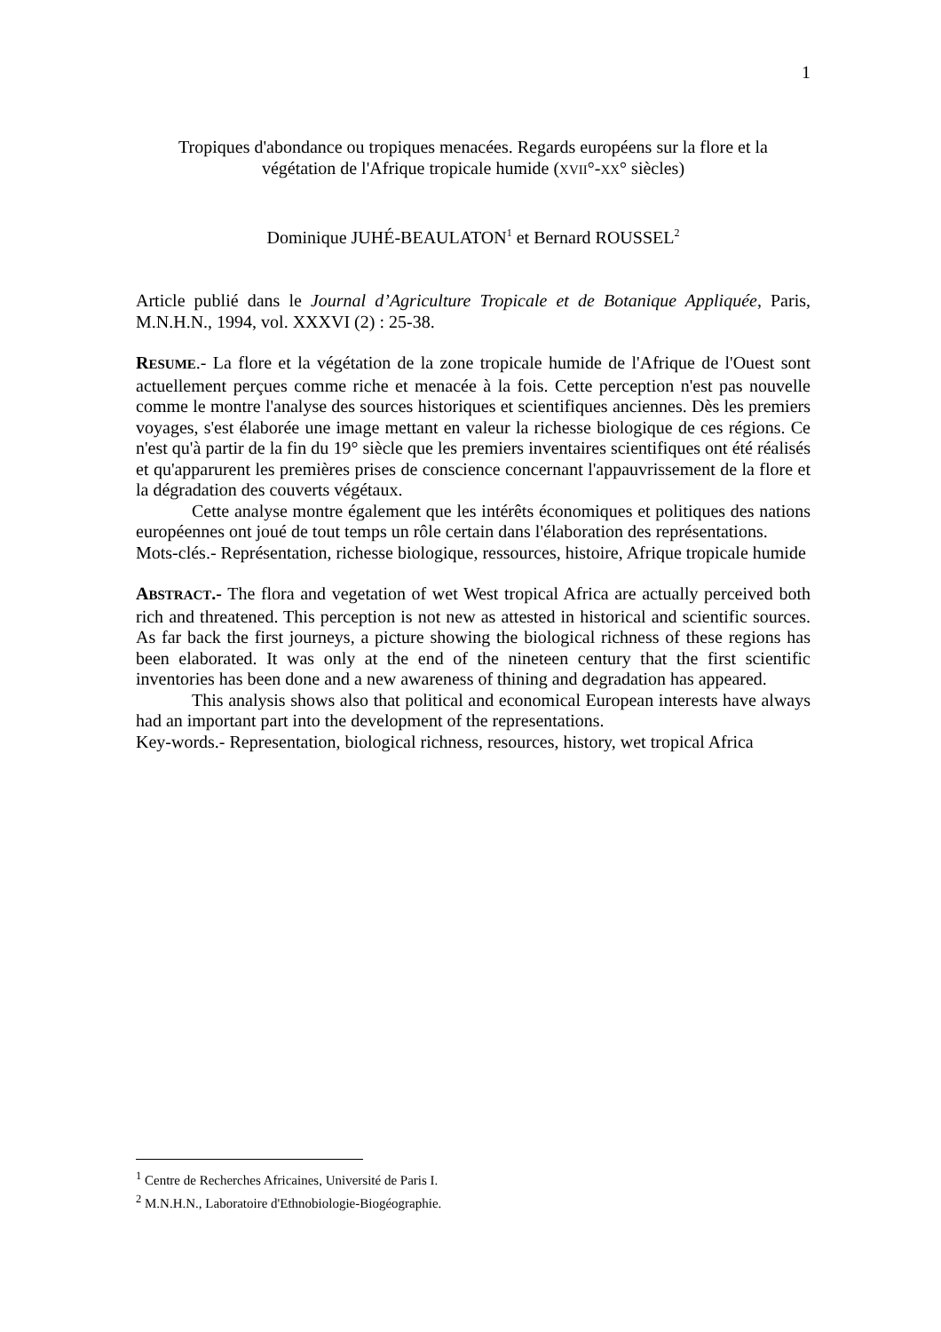1
Tropiques d'abondance ou tropiques menacées. Regards européens sur la flore et la
végétation de l'Afrique tropicale humide (XVII°-XX° siècles)
Dominique JUHÉ-BEAULATON<sup>1</sup> et Bernard ROUSSEL<sup>2</sup>
Article publié dans le Journal d’Agriculture Tropicale et de Botanique Appliquée, Paris, M.N.H.N., 1994, vol. XXXVI (2) : 25-38.
RESUME.- La flore et la végétation de la zone tropicale humide de l'Afrique de l'Ouest sont actuellement perçues comme riche et menacée à la fois. Cette perception n'est pas nouvelle comme le montre l'analyse des sources historiques et scientifiques anciennes. Dès les premiers voyages, s'est élaborée une image mettant en valeur la richesse biologique de ces régions. Ce n'est qu'à partir de la fin du 19° siècle que les premiers inventaires scientifiques ont été réalisés et qu'apparurent les premières prises de conscience concernant l'appauvrissement de la flore et la dégradation des couverts végétaux.
Cette analyse montre également que les intérêts économiques et politiques des nations européennes ont joué de tout temps un rôle certain dans l'élaboration des représentations.
Mots-clés.- Représentation, richesse biologique, ressources, histoire, Afrique tropicale humide
ABSTRACT.- The flora and vegetation of wet West tropical Africa are actually perceived both rich and threatened. This perception is not new as attested in historical and scientific sources. As far back the first journeys, a picture showing the biological richness of these regions has been elaborated. It was only at the end of the nineteen century that the first scientific inventories has been done and a new awareness of thining and degradation has appeared.
This analysis shows also that political and economical European interests have always had an important part into the development of the representations.
Key-words.- Representation, biological richness, resources, history, wet tropical Africa
<sup>1</sup> Centre de Recherches Africaines, Université de Paris I.
<sup>2</sup> M.N.H.N., Laboratoire d'Ethnobiologie-Biogéographie.